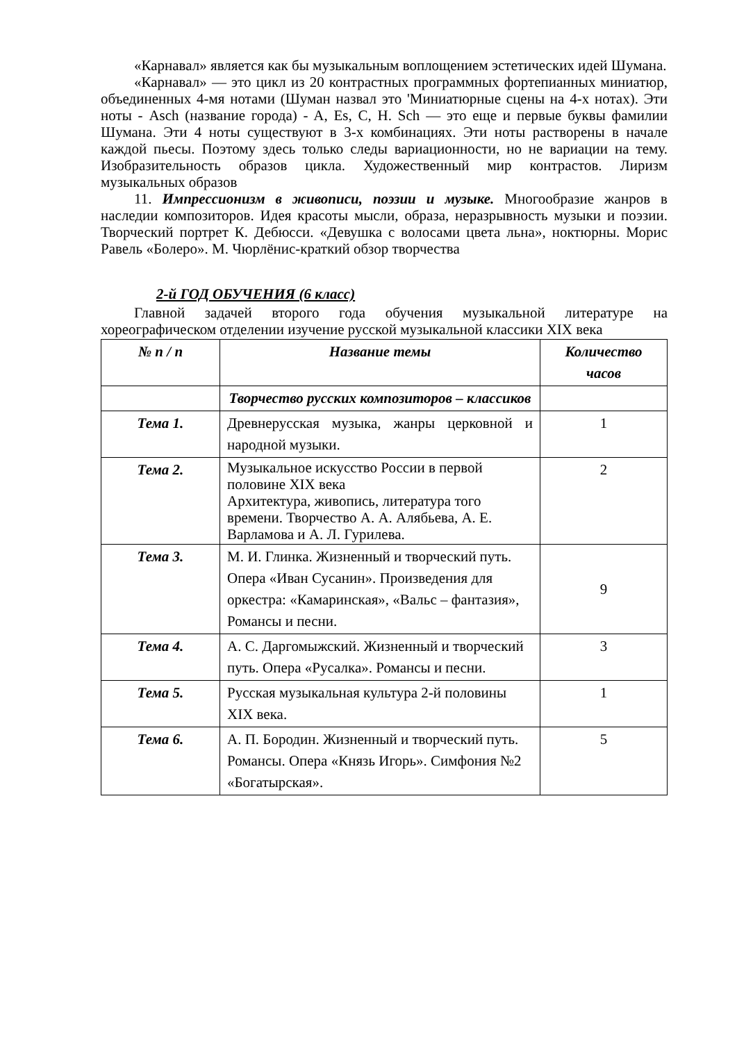«Карнавал» является как бы музыкальным воплощением эстетических идей Шумана.
«Карнавал» — это цикл из 20 контрастных программных фортепианных миниатюр, объединенных 4-мя нотами (Шуман назвал это 'Миниатюрные сцены на 4-х нотах). Эти ноты - Asch (название города) - A, Es, C, H. Sch — это еще и первые буквы фамилии Шумана. Эти 4 ноты существуют в 3-х комбинациях. Эти ноты растворены в начале каждой пьесы. Поэтому здесь только следы вариационности, но не вариации на тему. Изобразительность образов цикла. Художественный мир контрастов. Лиризм музыкальных образов
11. Импрессионизм в живописи, поэзии и музыке. Многообразие жанров в наследии композиторов. Идея красоты мысли, образа, неразрывность музыки и поэзии. Творческий портрет К. Дебюсси. «Девушка с волосами цвета льна», ноктюрны. Морис Равель «Болеро». М. Чюрлёнис-краткий обзор творчества
2-й ГОД ОБУЧЕНИЯ (6 класс)
Главной задачей второго года обучения музыкальной литературе на хореографическом отделении изучение русской музыкальной классики XIX века
| № п / п | Название темы | Количество часов |
| --- | --- | --- |
| | Творчество русских композиторов – классиков | |
| Тема 1. | Древнерусская музыка, жанры церковной и народной музыки. | 1 |
| Тема 2. | Музыкальное искусство России в первой половине XIX века Архитектура, живопись, литература того времени. Творчество А. А. Алябьева, А. Е. Варламова и А. Л. Гурилева. | 2 |
| Тема 3. | М. И. Глинка. Жизненный и творческий путь. Опера «Иван Сусанин». Произведения для оркестра: «Камаринская», «Вальс – фантазия», Романсы и песни. | 9 |
| Тема 4. | А. С. Даргомыжский. Жизненный и творческий путь. Опера «Русалка». Романсы и песни. | 3 |
| Тема 5. | Русская музыкальная культура 2-й половины XIX века. | 1 |
| Тема 6. | А. П. Бородин. Жизненный и творческий путь. Романсы. Опера «Князь Игорь». Симфония №2 «Богатырская». | 5 |